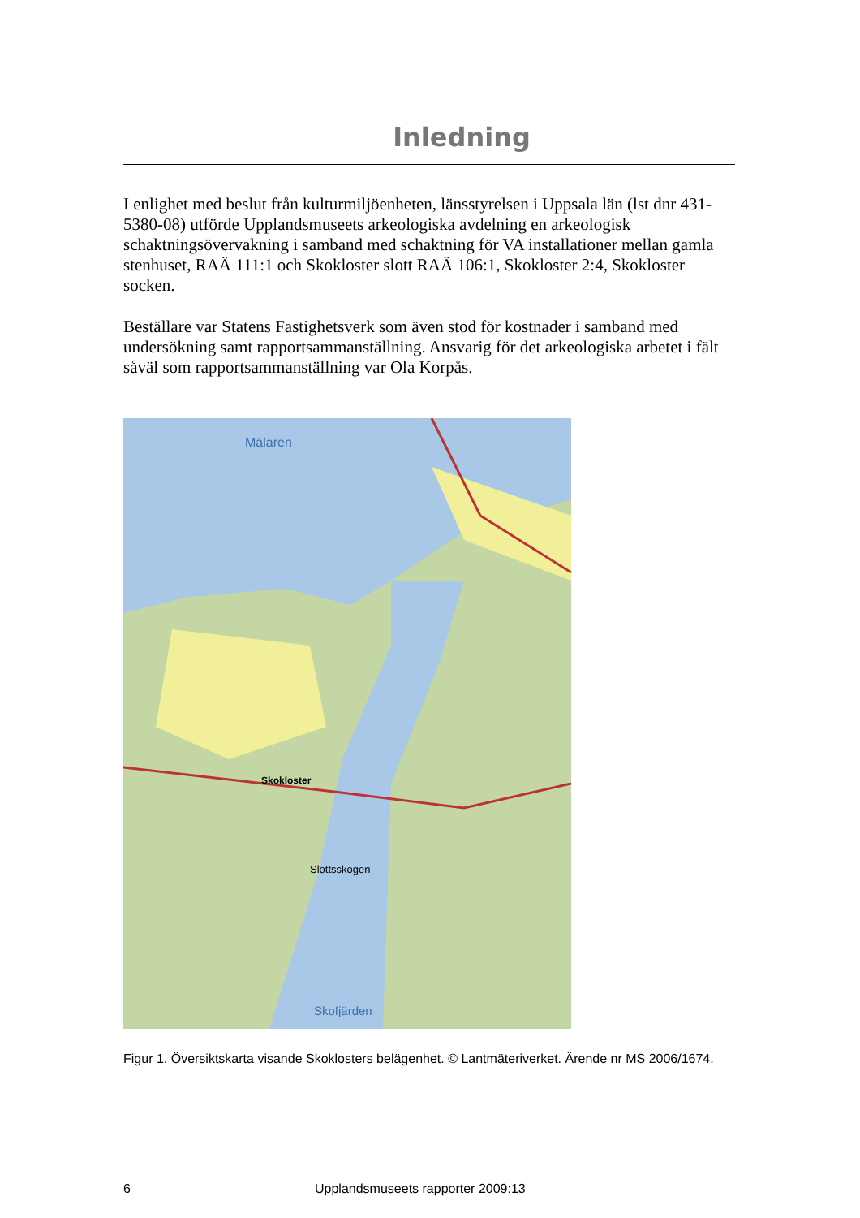Inledning
I enlighet med beslut från kulturmiljöenheten, länsstyrelsen i Uppsala län (lst dnr 431-5380-08) utförde Upplandsmuseets arkeologiska avdelning en arkeologisk schaktningsövervakning i samband med schaktning för VA installationer mellan gamla stenhuset, RAÄ 111:1 och Skokloster slott RAÄ 106:1, Skokloster 2:4, Skokloster socken.
Beställare var Statens Fastighetsverk som även stod för kostnader i samband med undersökning samt rapportsammanställning. Ansvarig för det arkeologiska arbetet i fält såväl som rapportsammanställning var Ola Korpås.
Mälaren
Skokloster
Slottsskogen
Skofjärden
Figur 1. Översiktskarta visande Skoklosters belägenhet. © Lantmäteriverket. Ärende nr MS 2006/1674.
6 Upplandsmuseets rapporter 2009:13